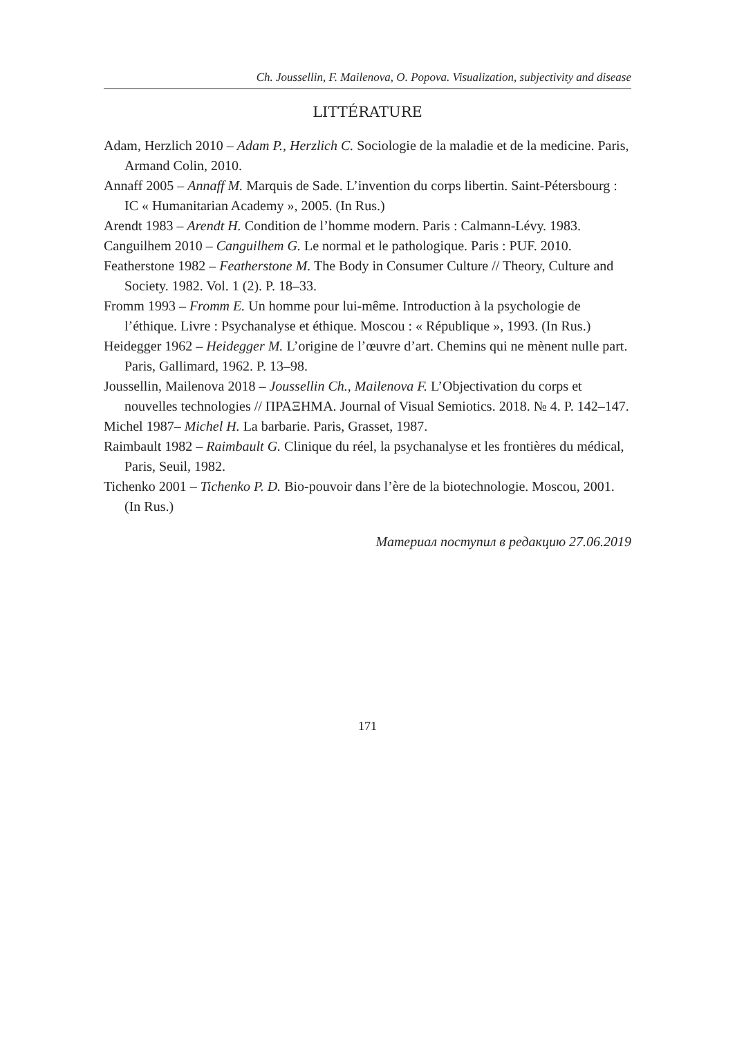Ch. Joussellin, F. Mailenova, O. Popova. Visualization, subjectivity and disease
LITTÉRATURE
Adam, Herzlich 2010 – Adam P., Herzlich C. Sociologie de la maladie et de la medicine. Paris, Armand Colin, 2010.
Annaff 2005 – Annaff M. Marquis de Sade. L’invention du corps libertin. Saint-Pétersbourg : IC « Humanitarian Academy », 2005. (In Rus.)
Arendt 1983 – Arendt H. Condition de l’homme modern. Paris : Calmann-Lévy. 1983.
Canguilhem 2010 – Canguilhem G. Le normal et le pathologique. Paris : PUF. 2010.
Featherstone 1982 – Featherstone M. The Body in Consumer Culture // Theory, Culture and Society. 1982. Vol. 1 (2). P. 18–33.
Fromm 1993 – Fromm E. Un homme pour lui-même. Introduction à la psychologie de l’éthique. Livre : Psychanalyse et éthique. Moscou : « République », 1993. (In Rus.)
Heidegger 1962 – Heidegger M. L’origine de l’œuvre d’art. Chemins qui ne mènent nulle part. Paris, Gallimard, 1962. P. 13–98.
Joussellin, Mailenova 2018 – Joussellin Ch., Mailenova F. L’Objectivation du corps et nouvelles technologies // ΠΡΑΞΗΜΑ. Journal of Visual Semiotics. 2018. № 4. P. 142–147.
Michel 1987– Michel H. La barbarie. Paris, Grasset, 1987.
Raimbault 1982 – Raimbault G. Clinique du réel, la psychanalyse et les frontières du médical, Paris, Seuil, 1982.
Tichenko 2001 – Tichenko P. D. Bio-pouvoir dans l’ère de la biotechnologie. Moscou, 2001. (In Rus.)
Материал поступил в редакцию 27.06.2019
171